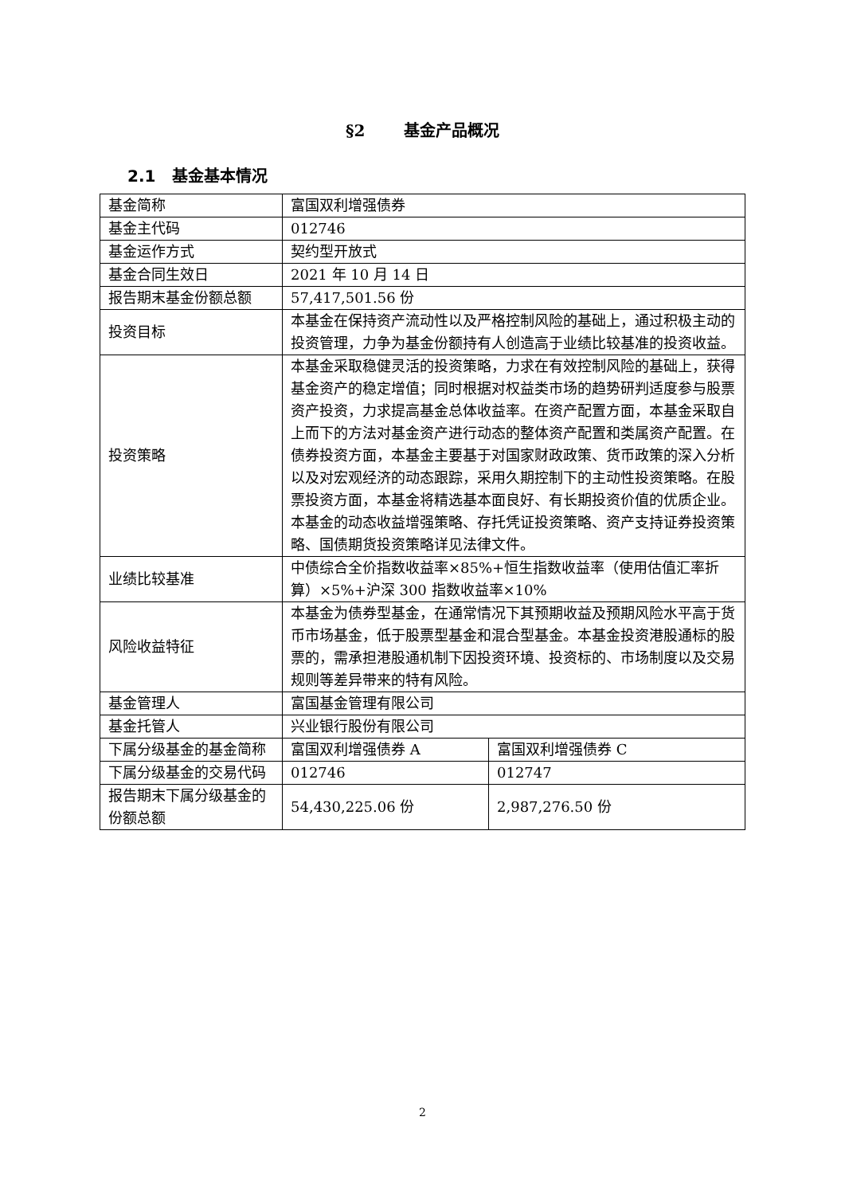§2 基金产品概况
2.1 基金基本情况
| 基金简称 | 富国双利增强债券 | |
| 基金主代码 | 012746 | |
| 基金运作方式 | 契约型开放式 | |
| 基金合同生效日 | 2021 年 10 月 14 日 | |
| 报告期末基金份额总额 | 57,417,501.56 份 | |
| 投资目标 | 本基金在保持资产流动性以及严格控制风险的基础上，通过积极主动的投资管理，力争为基金份额持有人创造高于业绩比较基准的投资收益。 | |
| 投资策略 | 本基金采取稳健灵活的投资策略，力求在有效控制风险的基础上，获得基金资产的稳定增值；同时根据对权益类市场的趋势研判适度参与股票资产投资，力求提高基金总体收益率。在资产配置方面，本基金采取自上而下的方法对基金资产进行动态的整体资产配置和类属资产配置。在债券投资方面，本基金主要基于对国家财政政策、货币政策的深入分析以及对宏观经济的动态跟踪，采用久期控制下的主动性投资策略。在股票投资方面，本基金将精选基本面良好、有长期投资价值的优质企业。本基金的动态收益增强策略、存托凭证投资策略、资产支持证券投资策略、国债期货投资策略详见法律文件。 | |
| 业绩比较基准 | 中债综合全价指数收益率×85%+恒生指数收益率（使用估值汇率折算）×5%+沪深 300 指数收益率×10% | |
| 风险收益特征 | 本基金为债券型基金，在通常情况下其预期收益及预期风险水平高于货币市场基金，低于股票型基金和混合型基金。本基金投资港股通标的股票的，需承担港股通机制下因投资环境、投资标的、市场制度以及交易规则等差异带来的特有风险。 | |
| 基金管理人 | 富国基金管理有限公司 | |
| 基金托管人 | 兴业银行股份有限公司 | |
| 下属分级基金的基金简称 | 富国双利增强债券 A | 富国双利增强债券 C |
| 下属分级基金的交易代码 | 012746 | 012747 |
| 报告期末下属分级基金的份额总额 | 54,430,225.06 份 | 2,987,276.50 份 |
2